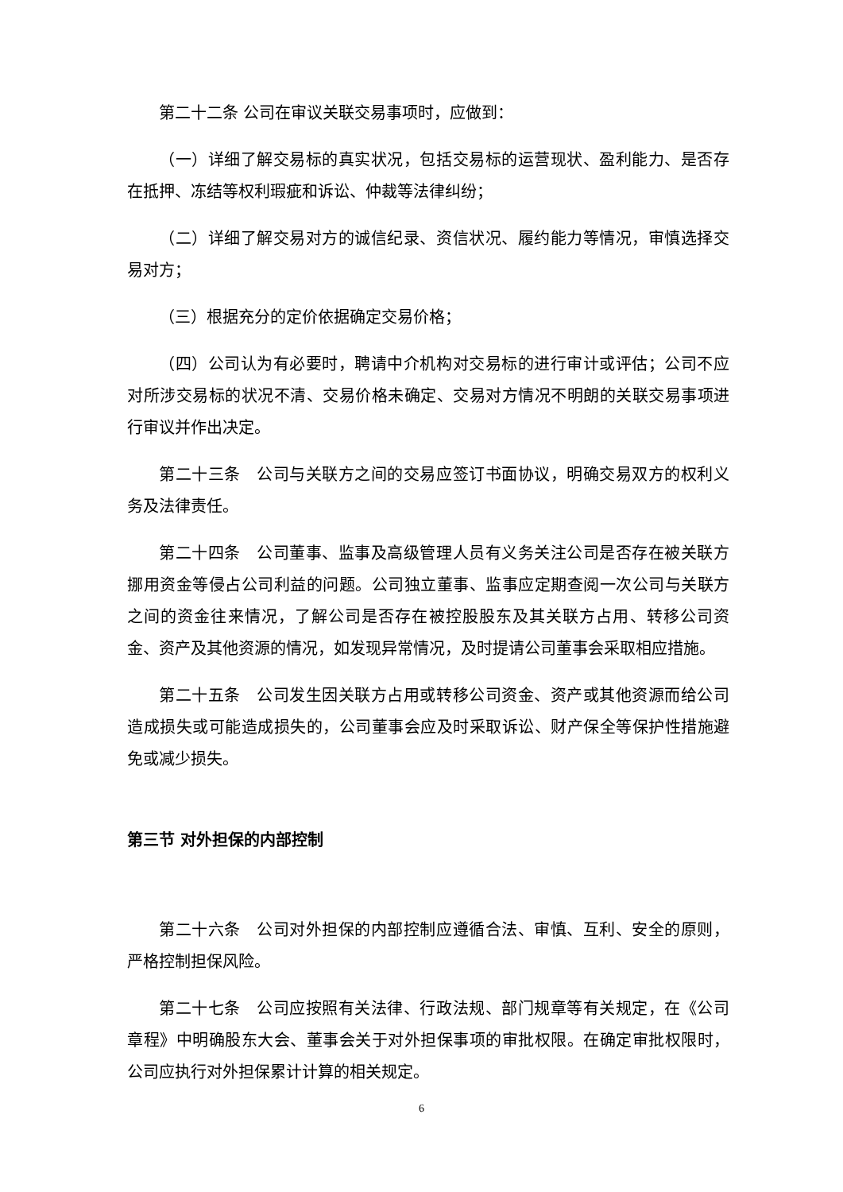第二十二条 公司在审议关联交易事项时，应做到：
（一）详细了解交易标的真实状况，包括交易标的运营现状、盈利能力、是否存在抵押、冻结等权利瑕疵和诉讼、仲裁等法律纠纷；
（二）详细了解交易对方的诚信纪录、资信状况、履约能力等情况，审慎选择交易对方；
（三）根据充分的定价依据确定交易价格；
（四）公司认为有必要时，聘请中介机构对交易标的进行审计或评估；公司不应对所涉交易标的状况不清、交易价格未确定、交易对方情况不明朗的关联交易事项进行审议并作出决定。
第二十三条　公司与关联方之间的交易应签订书面协议，明确交易双方的权利义务及法律责任。
第二十四条　公司董事、监事及高级管理人员有义务关注公司是否存在被关联方挪用资金等侵占公司利益的问题。公司独立董事、监事应定期查阅一次公司与关联方之间的资金往来情况，了解公司是否存在被控股股东及其关联方占用、转移公司资金、资产及其他资源的情况，如发现异常情况，及时提请公司董事会采取相应措施。
第二十五条　公司发生因关联方占用或转移公司资金、资产或其他资源而给公司造成损失或可能造成损失的，公司董事会应及时采取诉讼、财产保全等保护性措施避免或减少损失。
第三节 对外担保的内部控制
第二十六条　公司对外担保的内部控制应遵循合法、审慎、互利、安全的原则，严格控制担保风险。
第二十七条　公司应按照有关法律、行政法规、部门规章等有关规定，在《公司章程》中明确股东大会、董事会关于对外担保事项的审批权限。在确定审批权限时，公司应执行对外担保累计计算的相关规定。
6